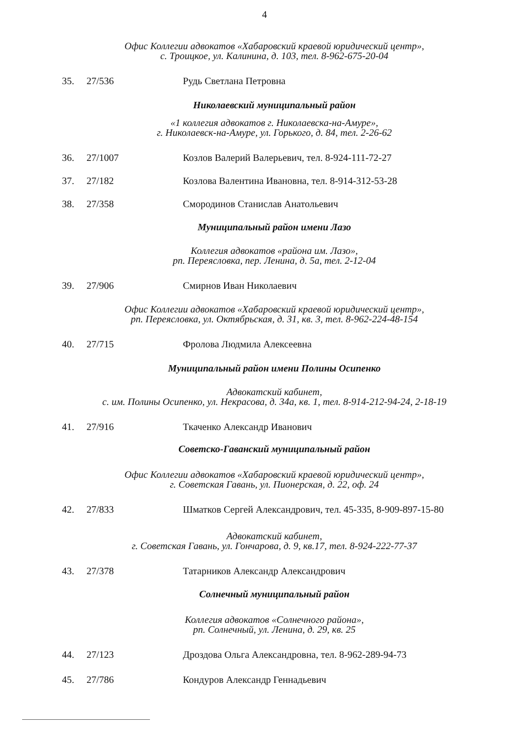4
Офис Коллегии адвокатов «Хабаровский краевой юридический центр»,
с. Троицкое, ул. Калинина, д. 103, тел. 8-962-675-20-04
35. 27/536 Рудь Светлана Петровна
Николаевский муниципальный район
«1 коллегия адвокатов г. Николаевска-на-Амуре»,
г. Николаевск-на-Амуре, ул. Горького, д. 84, тел. 2-26-62
36. 27/1007 Козлов Валерий Валерьевич, тел. 8-924-111-72-27
37. 27/182 Козлова Валентина Ивановна, тел. 8-914-312-53-28
38. 27/358 Смородинов Станислав Анатольевич
Муниципальный район имени Лазо
Коллегия адвокатов «района им. Лазо»,
рп. Переясловка, пер. Ленина, д. 5а, тел. 2-12-04
39. 27/906 Смирнов Иван Николаевич
Офис Коллегии адвокатов «Хабаровский краевой юридический центр»,
рп. Переясловка, ул. Октябрьская, д. 31, кв. 3, тел. 8-962-224-48-154
40. 27/715 Фролова Людмила Алексеевна
Муниципальный район имени Полины Осипенко
Адвокатский кабинет,
с. им. Полины Осипенко, ул. Некрасова, д. 34а, кв. 1, тел. 8-914-212-94-24, 2-18-19
41. 27/916 Ткаченко Александр Иванович
Советско-Гаванский муниципальный район
Офис Коллегии адвокатов «Хабаровский краевой юридический центр»,
г. Советская Гавань, ул. Пионерская, д. 22, оф. 24
42. 27/833 Шматков Сергей Александрович, тел. 45-335, 8-909-897-15-80
Адвокатский кабинет,
г. Советская Гавань, ул. Гончарова, д. 9, кв.17, тел. 8-924-222-77-37
43. 27/378 Татарников Александр Александрович
Солнечный муниципальный район
Коллегия адвокатов «Солнечного района»,
рп. Солнечный, ул. Ленина, д. 29, кв. 25
44. 27/123 Дроздова Ольга Александровна, тел. 8-962-289-94-73
45. 27/786 Кондуров Александр Геннадьевич